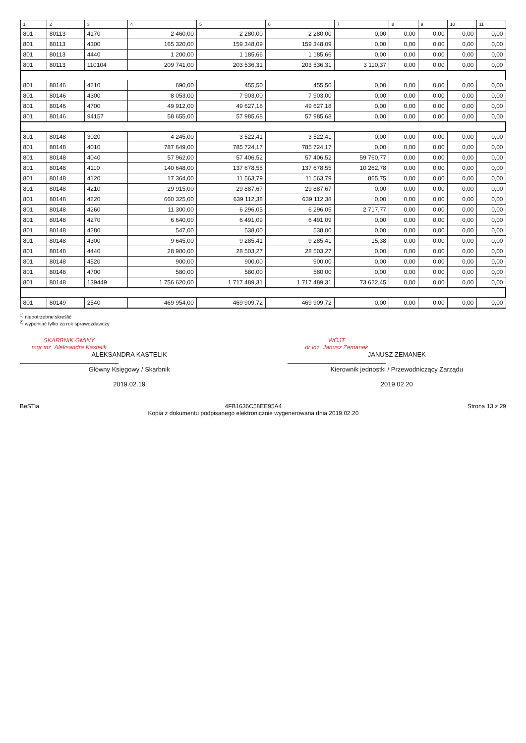| 1 | 2 | 3 | 4 | 5 | 6 | 7 | 8 | 9 | 10 | 11 |
| --- | --- | --- | --- | --- | --- | --- | --- | --- | --- | --- |
| 801 | 80113 | 4170 | 2 460,00 | 2 280,00 | 2 280,00 | 0,00 | 0,00 | 0,00 | 0,00 | 0,00 |
| 801 | 80113 | 4300 | 165 320,00 | 159 348,09 | 159 348,09 | 0,00 | 0,00 | 0,00 | 0,00 | 0,00 |
| 801 | 80113 | 4440 | 1 200,00 | 1 185,66 | 1 185,66 | 0,00 | 0,00 | 0,00 | 0,00 | 0,00 |
| 801 | 80113 | 110104 | 209 741,00 | 203 536,31 | 203 536,31 | 3 110,37 | 0,00 | 0,00 | 0,00 | 0,00 |
| 801 | 80146 | 4210 | 690,00 | 455,50 | 455,50 | 0,00 | 0,00 | 0,00 | 0,00 | 0,00 |
| 801 | 80146 | 4300 | 8 053,00 | 7 903,00 | 7 903,00 | 0,00 | 0,00 | 0,00 | 0,00 | 0,00 |
| 801 | 80146 | 4700 | 49 912,00 | 49 627,18 | 49 627,18 | 0,00 | 0,00 | 0,00 | 0,00 | 0,00 |
| 801 | 80146 | 94157 | 58 655,00 | 57 985,68 | 57 985,68 | 0,00 | 0,00 | 0,00 | 0,00 | 0,00 |
| 801 | 80148 | 3020 | 4 245,00 | 3 522,41 | 3 522,41 | 0,00 | 0,00 | 0,00 | 0,00 | 0,00 |
| 801 | 80148 | 4010 | 787 649,00 | 785 724,17 | 785 724,17 | 0,00 | 0,00 | 0,00 | 0,00 | 0,00 |
| 801 | 80148 | 4040 | 57 962,00 | 57 406,52 | 57 406,52 | 59 760,77 | 0,00 | 0,00 | 0,00 | 0,00 |
| 801 | 80148 | 4110 | 140 648,00 | 137 678,55 | 137 678,55 | 10 262,78 | 0,00 | 0,00 | 0,00 | 0,00 |
| 801 | 80148 | 4120 | 17 364,00 | 11 563,79 | 11 563,79 | 865,75 | 0,00 | 0,00 | 0,00 | 0,00 |
| 801 | 80148 | 4210 | 29 915,00 | 29 887,67 | 29 887,67 | 0,00 | 0,00 | 0,00 | 0,00 | 0,00 |
| 801 | 80148 | 4220 | 660 325,00 | 639 112,38 | 639 112,38 | 0,00 | 0,00 | 0,00 | 0,00 | 0,00 |
| 801 | 80148 | 4260 | 11 300,00 | 6 296,05 | 6 296,05 | 2 717,77 | 0,00 | 0,00 | 0,00 | 0,00 |
| 801 | 80148 | 4270 | 6 640,00 | 6 491,09 | 6 491,09 | 0,00 | 0,00 | 0,00 | 0,00 | 0,00 |
| 801 | 80148 | 4280 | 547,00 | 538,00 | 538,00 | 0,00 | 0,00 | 0,00 | 0,00 | 0,00 |
| 801 | 80148 | 4300 | 9 645,00 | 9 285,41 | 9 285,41 | 15,38 | 0,00 | 0,00 | 0,00 | 0,00 |
| 801 | 80148 | 4440 | 28 900,00 | 28 503,27 | 28 503,27 | 0,00 | 0,00 | 0,00 | 0,00 | 0,00 |
| 801 | 80148 | 4520 | 900,00 | 900,00 | 900,00 | 0,00 | 0,00 | 0,00 | 0,00 | 0,00 |
| 801 | 80148 | 4700 | 580,00 | 580,00 | 580,00 | 0,00 | 0,00 | 0,00 | 0,00 | 0,00 |
| 801 | 80148 | 139449 | 1 756 620,00 | 1 717 489,31 | 1 717 489,31 | 73 622,45 | 0,00 | 0,00 | 0,00 | 0,00 |
| 801 | 80149 | 2540 | 469 954,00 | 469 909,72 | 469 909,72 | 0,00 | 0,00 | 0,00 | 0,00 | 0,00 |
<sup>1)</sup> niepotrzebne skreślić
<sup>2)</sup> wypełniać tylko za rok sprawozdawczy
SKARBNIK GMINY
mgr inż. Aleksandra Kastelik
ALEKSANDRA KASTELIK
Główny Księgowy / Skarbnik
2019.02.19
WÓJT
dr inż. Janusz Zemanek
JANUSZ ZEMANEK
Kierownik jednostki / Przewodniczący Zarządu
2019.02.20
BeSTia 4FB1636C58EE95A4
Kopia z dokumentu podpisanego elektronicznie wygenerowana dnia 2019.02.20 Strona 13 z 29